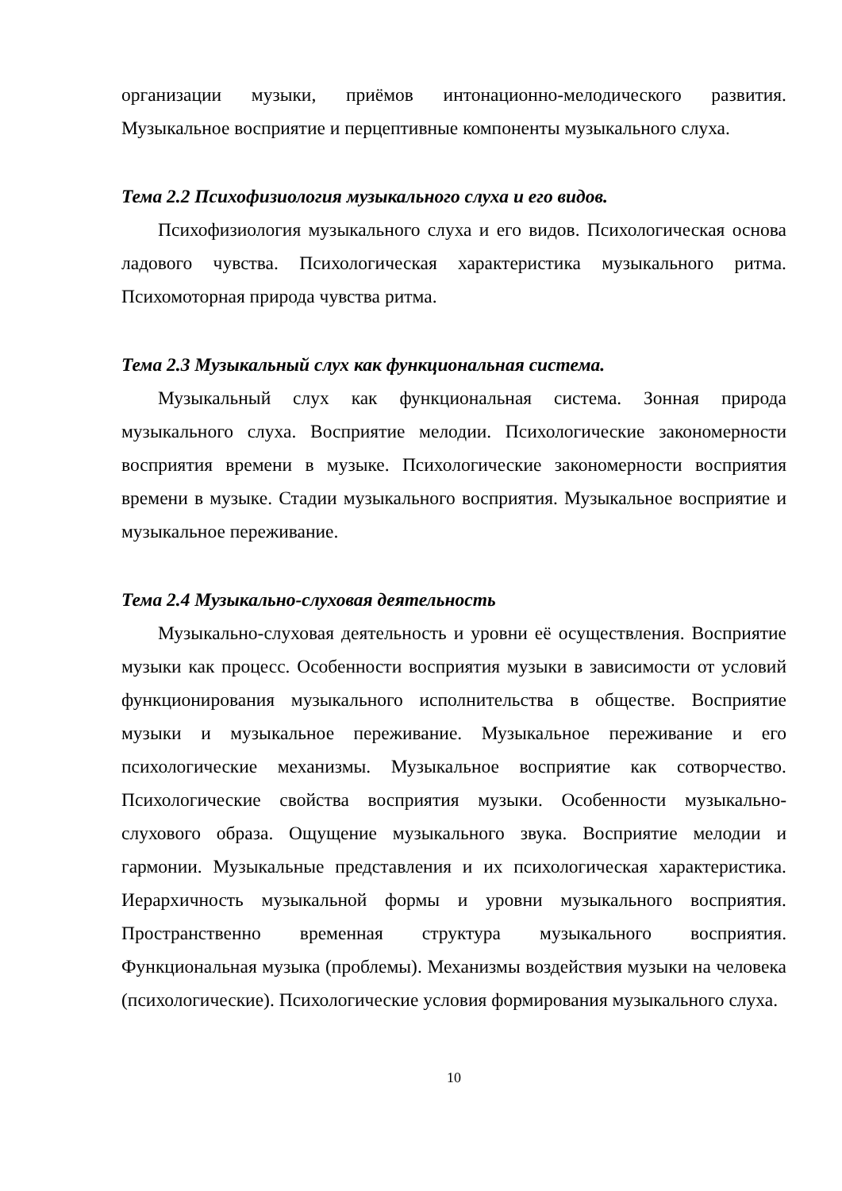организации музыки, приёмов интонационно-мелодического развития. Музыкальное восприятие и перцептивные компоненты музыкального слуха.
Тема 2.2 Психофизиология музыкального слуха и его видов.
Психофизиология музыкального слуха и его видов. Психологическая основа ладового чувства. Психологическая характеристика музыкального ритма. Психомоторная природа чувства ритма.
Тема 2.3 Музыкальный слух как функциональная система.
Музыкальный слух как функциональная система. Зонная природа музыкального слуха. Восприятие мелодии. Психологические закономерности восприятия времени в музыке. Психологические закономерности восприятия времени в музыке. Стадии музыкального восприятия. Музыкальное восприятие и музыкальное переживание.
Тема 2.4 Музыкально-слуховая деятельность
Музыкально-слуховая деятельность и уровни её осуществления. Восприятие музыки как процесс. Особенности восприятия музыки в зависимости от условий функционирования музыкального исполнительства в обществе. Восприятие музыки и музыкальное переживание. Музыкальное переживание и его психологические механизмы. Музыкальное восприятие как сотворчество. Психологические свойства восприятия музыки. Особенности музыкально-слухового образа. Ощущение музыкального звука. Восприятие мелодии и гармонии. Музыкальные представления и их психологическая характеристика. Иерархичность музыкальной формы и уровни музыкального восприятия. Пространственно временная структура музыкального восприятия. Функциональная музыка (проблемы). Механизмы воздействия музыки на человека (психологические). Психологические условия формирования музыкального слуха.
10